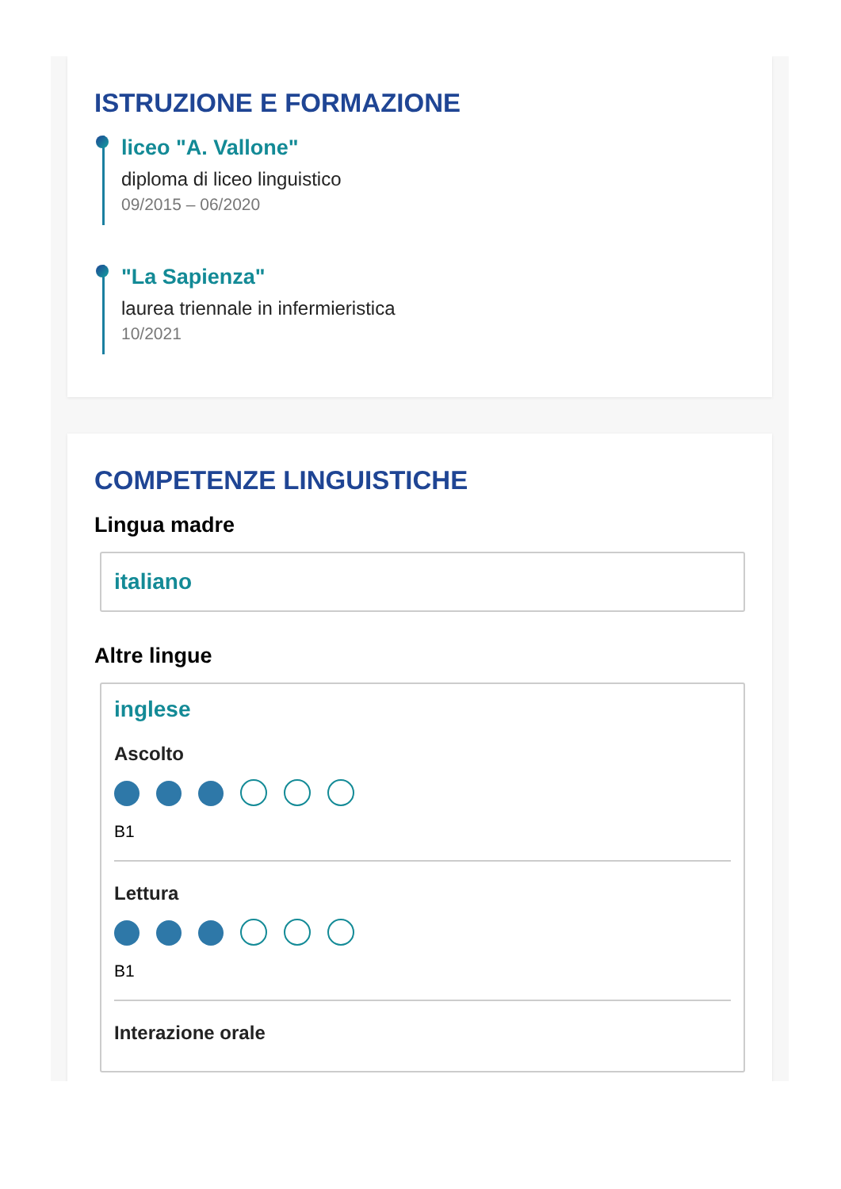ISTRUZIONE E FORMAZIONE
liceo "A. Vallone"
diploma di liceo linguistico
09/2015 – 06/2020
"La Sapienza"
laurea triennale in infermieristica
10/2021
COMPETENZE LINGUISTICHE
Lingua madre
italiano
Altre lingue
inglese
Ascolto
B1
Lettura
B1
Interazione orale